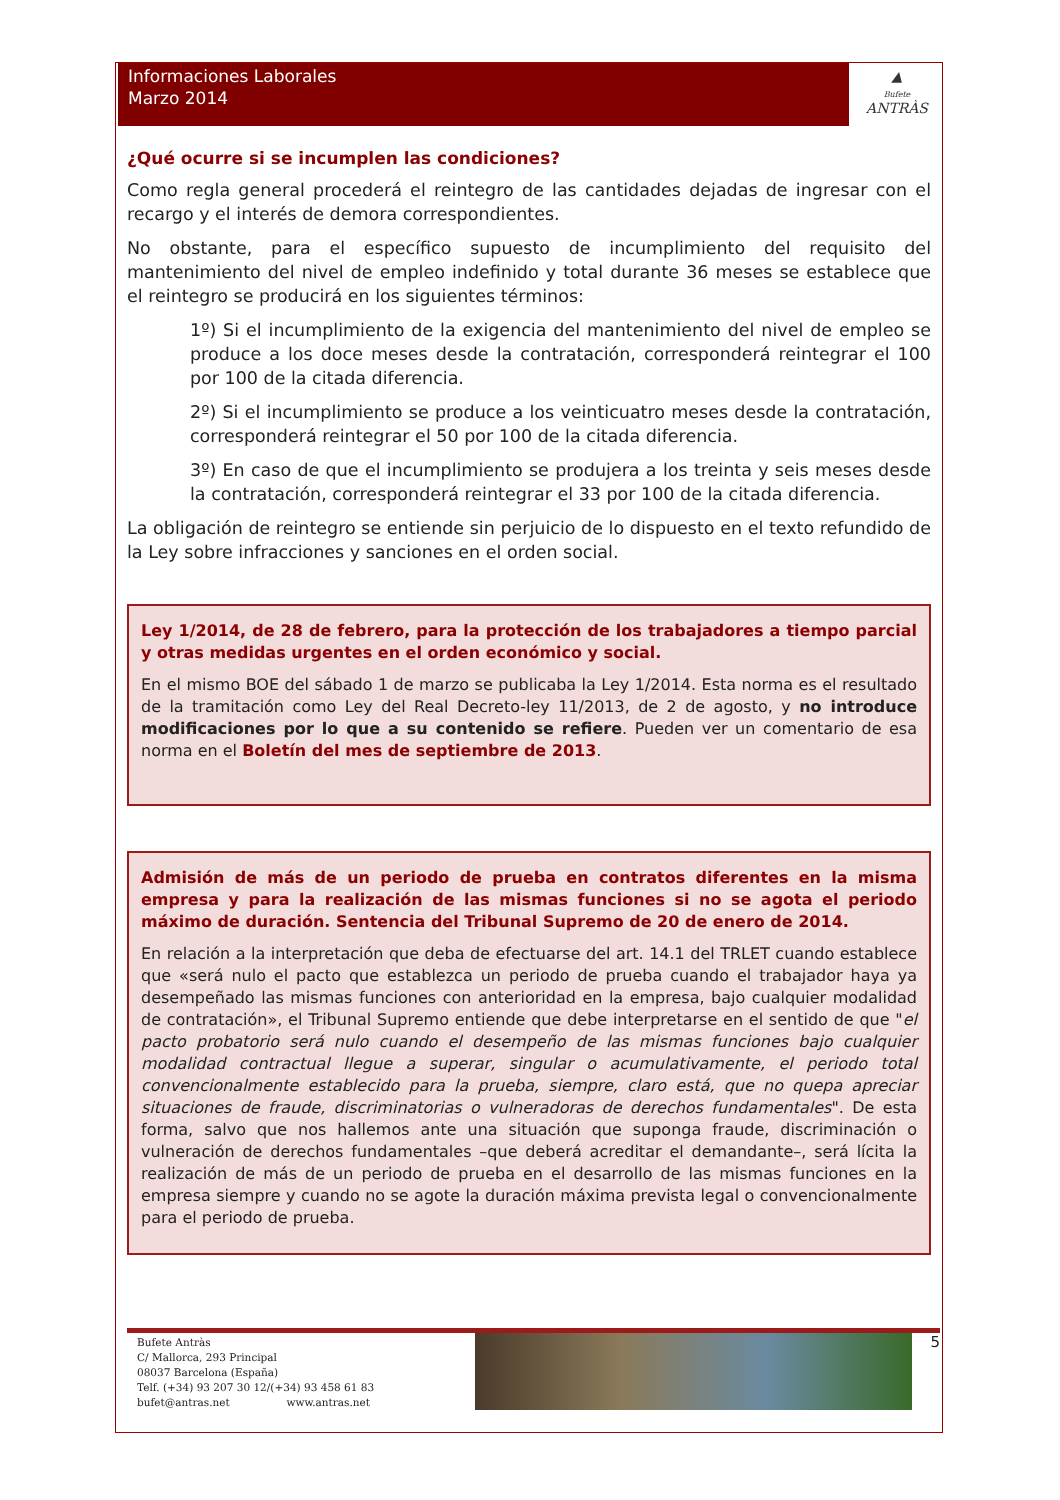Informaciones Laborales
Marzo 2014
▲
Bufete ANTRÀS
¿Qué ocurre si se incumplen las condiciones?
Como regla general procederá el reintegro de las cantidades dejadas de ingresar con el recargo y el interés de demora correspondientes.
No obstante, para el específico supuesto de incumplimiento del requisito del mantenimiento del nivel de empleo indefinido y total durante 36 meses se establece que el reintegro se producirá en los siguientes términos:
1º) Si el incumplimiento de la exigencia del mantenimiento del nivel de empleo se produce a los doce meses desde la contratación, corresponderá reintegrar el 100 por 100 de la citada diferencia.
2º) Si el incumplimiento se produce a los veinticuatro meses desde la contratación, corresponderá reintegrar el 50 por 100 de la citada diferencia.
3º) En caso de que el incumplimiento se produjera a los treinta y seis meses desde la contratación, corresponderá reintegrar el 33 por 100 de la citada diferencia.
La obligación de reintegro se entiende sin perjuicio de lo dispuesto en el texto refundido de la Ley sobre infracciones y sanciones en el orden social.
Ley 1/2014, de 28 de febrero, para la protección de los trabajadores a tiempo parcial y otras medidas urgentes en el orden económico y social.
En el mismo BOE del sábado 1 de marzo se publicaba la Ley 1/2014. Esta norma es el resultado de la tramitación como Ley del Real Decreto-ley 11/2013, de 2 de agosto, y no introduce modificaciones por lo que a su contenido se refiere. Pueden ver un comentario de esa norma en el Boletín del mes de septiembre de 2013.
Admisión de más de un periodo de prueba en contratos diferentes en la misma empresa y para la realización de las mismas funciones si no se agota el periodo máximo de duración. Sentencia del Tribunal Supremo de 20 de enero de 2014.
En relación a la interpretación que deba de efectuarse del art. 14.1 del TRLET cuando establece que «será nulo el pacto que establezca un periodo de prueba cuando el trabajador haya ya desempeñado las mismas funciones con anterioridad en la empresa, bajo cualquier modalidad de contratación», el Tribunal Supremo entiende que debe interpretarse en el sentido de que "el pacto probatorio será nulo cuando el desempeño de las mismas funciones bajo cualquier modalidad contractual llegue a superar, singular o acumulativamente, el periodo total convencionalmente establecido para la prueba, siempre, claro está, que no quepa apreciar situaciones de fraude, discriminatorias o vulneradoras de derechos fundamentales". De esta forma, salvo que nos hallemos ante una situación que suponga fraude, discriminación o vulneración de derechos fundamentales –que deberá acreditar el demandante–, será lícita la realización de más de un periodo de prueba en el desarrollo de las mismas funciones en la empresa siempre y cuando no se agote la duración máxima prevista legal o convencionalmente para el periodo de prueba.
Bufete Antràs
C/ Mallorca, 293 Principal
08037 Barcelona (España)
Telf. (+34) 93 207 30 12/(+34) 93 458 61 83
bufet@antras.net www.antras.net
5